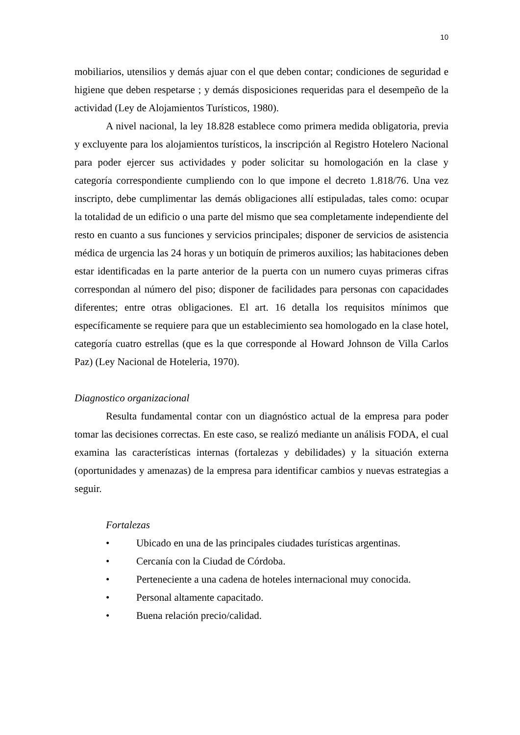10
mobiliarios, utensilios y demás ajuar con el que deben contar; condiciones de seguridad e higiene que deben respetarse ; y demás disposiciones requeridas para el desempeño de la actividad (Ley de Alojamientos Turísticos, 1980).
A nivel nacional, la ley 18.828 establece como primera medida obligatoria, previa y excluyente para los alojamientos turísticos, la inscripción al Registro Hotelero Nacional para poder ejercer sus actividades y poder solicitar su homologación en la clase y categoría correspondiente cumpliendo con lo que impone el decreto 1.818/76. Una vez inscripto, debe cumplimentar las demás obligaciones allí estipuladas, tales como: ocupar la totalidad de un edificio o una parte del mismo que sea completamente independiente del resto en cuanto a sus funciones y servicios principales; disponer de servicios de asistencia médica de urgencia las 24 horas y un botiquín de primeros auxilios; las habitaciones deben estar identificadas en la parte anterior de la puerta con un numero cuyas primeras cifras correspondan al número del piso; disponer de facilidades para personas con capacidades diferentes; entre otras obligaciones. El art. 16 detalla los requisitos mínimos que específicamente se requiere para que un establecimiento sea homologado en la clase hotel, categoría cuatro estrellas (que es la que corresponde al Howard Johnson de Villa Carlos Paz) (Ley Nacional de Hoteleria, 1970).
Diagnostico organizacional
Resulta fundamental contar con un diagnóstico actual de la empresa para poder tomar las decisiones correctas. En este caso, se realizó mediante un análisis FODA, el cual examina las características internas (fortalezas y debilidades) y la situación externa (oportunidades y amenazas) de la empresa para identificar cambios y nuevas estrategias a seguir.
Fortalezas
• Ubicado en una de las principales ciudades turísticas argentinas.
• Cercanía con la Ciudad de Córdoba.
• Perteneciente a una cadena de hoteles internacional muy conocida.
• Personal altamente capacitado.
• Buena relación precio/calidad.